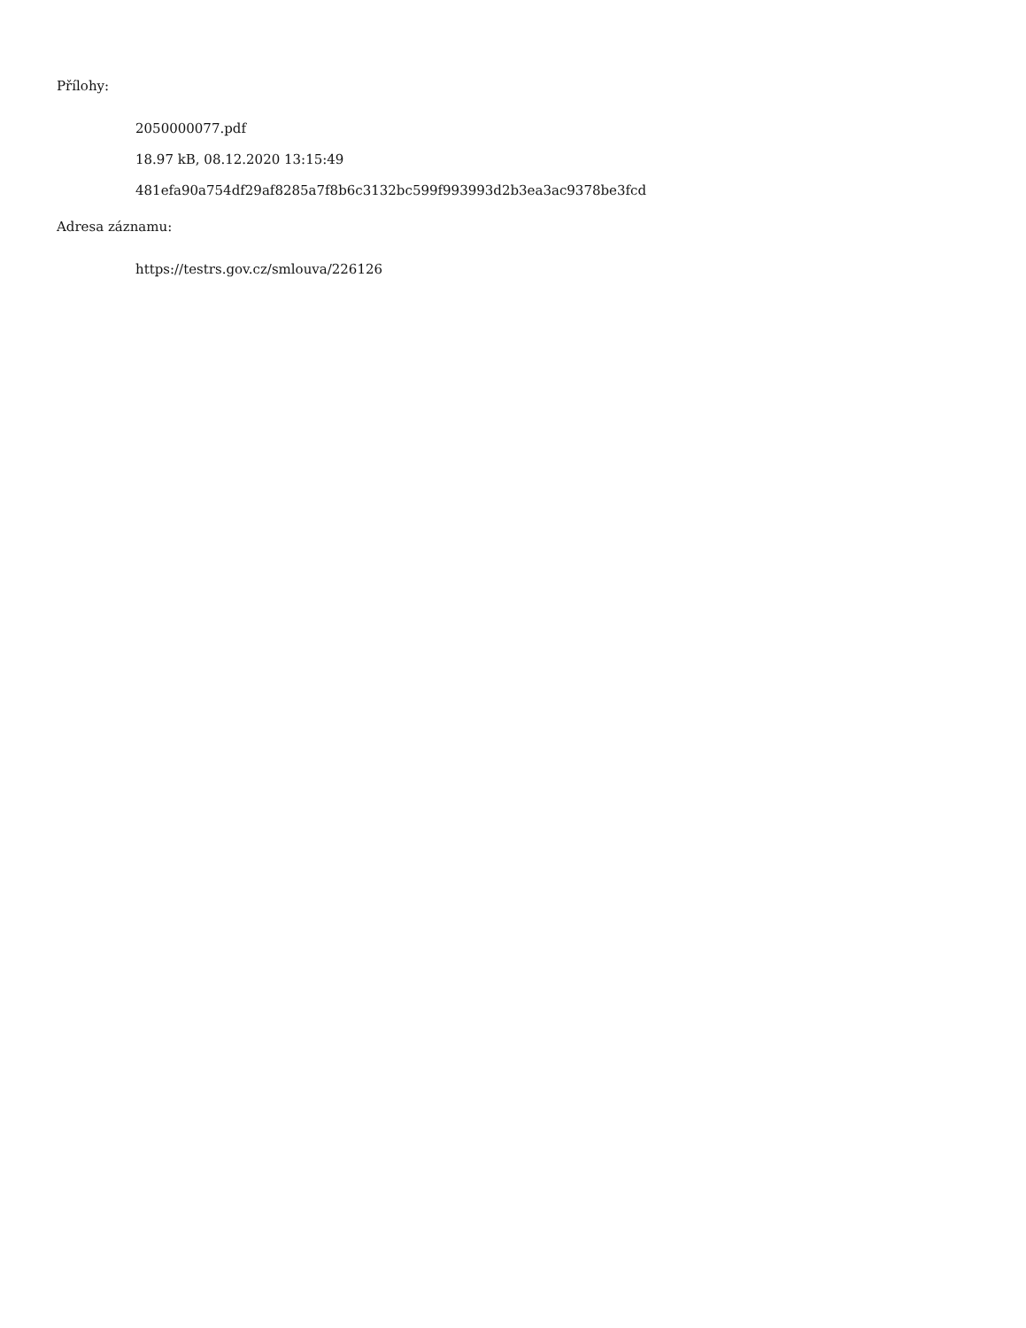Přílohy:
2050000077.pdf
18.97 kB, 08.12.2020 13:15:49
481efa90a754df29af8285a7f8b6c3132bc599f993993d2b3ea3ac9378be3fcd
Adresa záznamu:
https://testrs.gov.cz/smlouva/226126